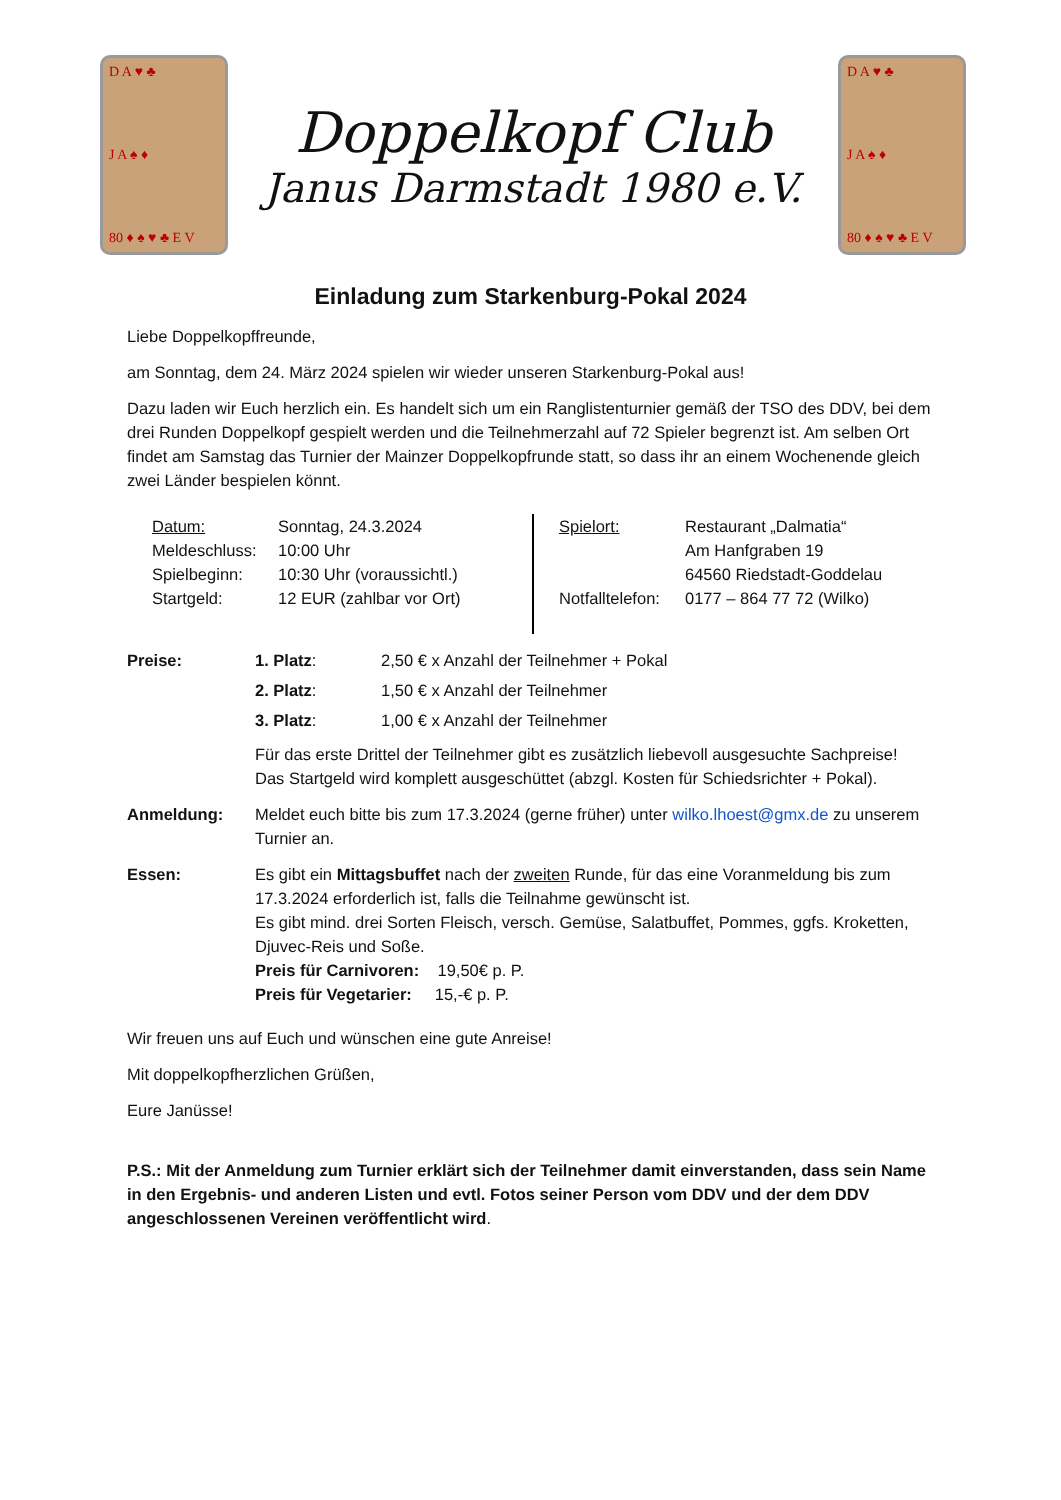D A ♥ ♣
J A ♠ ♦
80 ♦ ♠ ♥ ♣ E V
Doppelkopf Club
Janus Darmstadt 1980 e.V.
D A ♥ ♣
J A ♠ ♦
80 ♦ ♠ ♥ ♣ E V
Einladung zum Starkenburg-Pokal 2024
Liebe Doppelkopffreunde,
am Sonntag, dem 24. März 2024 spielen wir wieder unseren Starkenburg-Pokal aus!
Dazu laden wir Euch herzlich ein. Es handelt sich um ein Ranglistenturnier gemäß der TSO des DDV, bei dem drei Runden Doppelkopf gespielt werden und die Teilnehmerzahl auf 72 Spieler begrenzt ist. Am selben Ort findet am Samstag das Turnier der Mainzer Doppelkopfrunde statt, so dass ihr an einem Wochenende gleich zwei Länder bespielen könnt.
| Datum: | Sonntag, 24.3.2024 |
| Meldeschluss: | 10:00 Uhr |
| Spielbeginn: | 10:30 Uhr (voraussichtl.) |
| Startgeld: | 12 EUR (zahlbar vor Ort) |
| Spielort: | Restaurant „Dalmatia“ |
| | Am Hanfgraben 19 |
| | 64560 Riedstadt-Goddelau |
| Notfalltelefon: | 0177 – 864 77 72 (Wilko) |
| Preise: | 1. Platz : | 2,50 € x Anzahl der Teilnehmer + Pokal |
| | 2. Platz : | 1,50 € x Anzahl der Teilnehmer |
| | 3. Platz : | 1,00 € x Anzahl der Teilnehmer |
| | Für das erste Drittel der Teilnehmer gibt es zusätzlich liebevoll ausgesuchte Sachpreise! Das Startgeld wird komplett ausgeschüttet (abzgl. Kosten für Schiedsrichter + Pokal). | |
| Anmeldung: | Meldet euch bitte bis zum 17.3.2024 (gerne früher) unter wilko.lhoest@gmx.de zu unserem Turnier an. | |
| Essen: | Es gibt ein Mittagsbuffet nach der zweiten Runde, für das eine Voranmeldung bis zum 17.3.2024 erforderlich ist, falls die Teilnahme gewünscht ist. Es gibt mind. drei Sorten Fleisch, versch. Gemüse, Salatbuffet, Pommes, ggfs. Kroketten, Djuvec-Reis und Soße. Preis für Carnivoren: 19,50€ p. P. Preis für Vegetarier: 15,-€ p. P. | |
Wir freuen uns auf Euch und wünschen eine gute Anreise!
Mit doppelkopfherzlichen Grüßen,
Eure Janüsse!
P.S.: Mit der Anmeldung zum Turnier erklärt sich der Teilnehmer damit einverstanden, dass sein Name in den Ergebnis- und anderen Listen und evtl. Fotos seiner Person vom DDV und der dem DDV angeschlossenen Vereinen veröffentlicht wird.